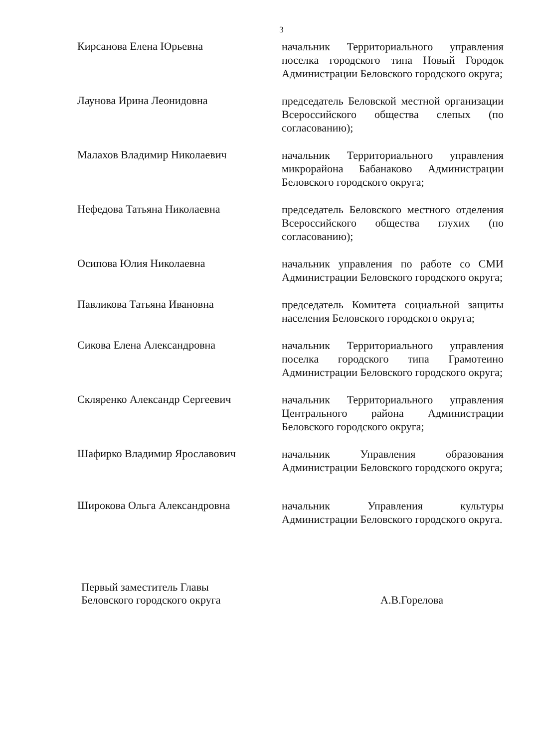3
Кирсанова Елена Юрьевна
начальник Территориального управления поселка городского типа Новый Городок Администрации Беловского городского округа;
Лаунова Ирина Леонидовна
председатель Беловской местной организации Всероссийского общества слепых (по согласованию);
Малахов Владимир Николаевич
начальник Территориального управления микрорайона Бабанаково Администрации Беловского городского округа;
Нефедова Татьяна Николаевна
председатель Беловского местного отделения Всероссийского общества глухих (по согласованию);
Осипова Юлия Николаевна
начальник управления по работе со СМИ Администрации Беловского городского округа;
Павликова Татьяна Ивановна
председатель Комитета социальной защиты населения Беловского городского округа;
Сикова Елена Александровна
начальник Территориального управления поселка городского типа Грамотеино Администрации Беловского городского округа;
Скляренко Александр Сергеевич
начальник Территориального управления Центрального района Администрации Беловского городского округа;
Шафирко Владимир Ярославович
начальник Управления образования Администрации Беловского городского округа;
Широкова Ольга Александровна
начальник Управления культуры Администрации Беловского городского округа.
Первый заместитель Главы
Беловского городского округа
А.В.Горелова